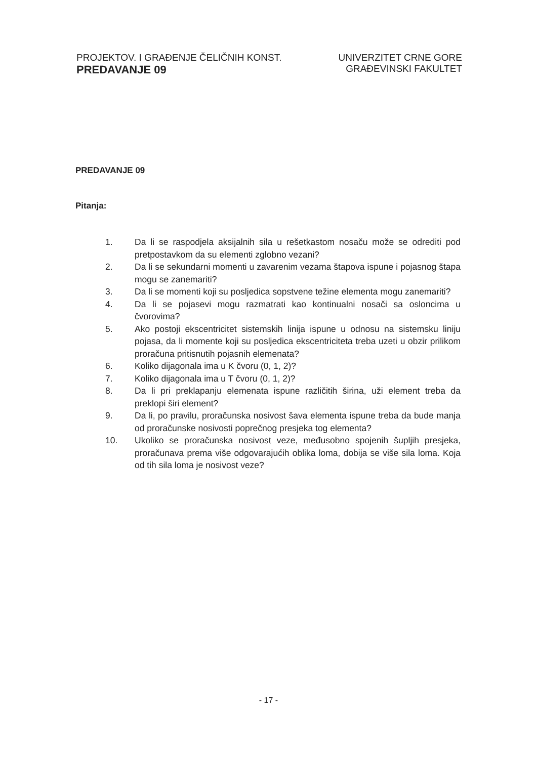PROJEKTOV. I GRAĐENJE ČELIČNIH KONST.
PREDAVANJE 09
UNIVERZITET CRNE GORE
GRAĐEVINSKI FAKULTET
PREDAVANJE 09
Pitanja:
1. Da li se raspodjela aksijalnih sila u rešetkastom nosaču može se odrediti pod pretpostavkom da su elementi zglobno vezani?
2. Da li se sekundarni momenti u zavarenim vezama štapova ispune i pojasnog štapa mogu se zanemariti?
3. Da li se momenti koji su posljedica sopstvene težine elementa mogu zanemariti?
4. Da li se pojasevi mogu razmatrati kao kontinualni nosači sa osloncima u čvorovima?
5. Ako postoji ekscentricitet sistemskih linija ispune u odnosu na sistemsku liniju pojasa, da li momente koji su posljedica ekscentriciteta treba uzeti u obzir prilikom proračuna pritisnutih pojasnih elemenata?
6. Koliko dijagonala ima u K čvoru (0, 1, 2)?
7. Koliko dijagonala ima u T čvoru (0, 1, 2)?
8. Da li pri preklapanju elemenata ispune različitih širina, uži element treba da preklopi širi element?
9. Da li, po pravilu, proračunska nosivost šava elementa ispune treba da bude manja od proračunske nosivosti poprečnog presjeka tog elementa?
10. Ukoliko se proračunska nosivost veze, međusobno spojenih šupljih presjeka, proračunava prema više odgovarajućih oblika loma, dobija se više sila loma. Koja od tih sila loma je nosivost veze?
- 17 -